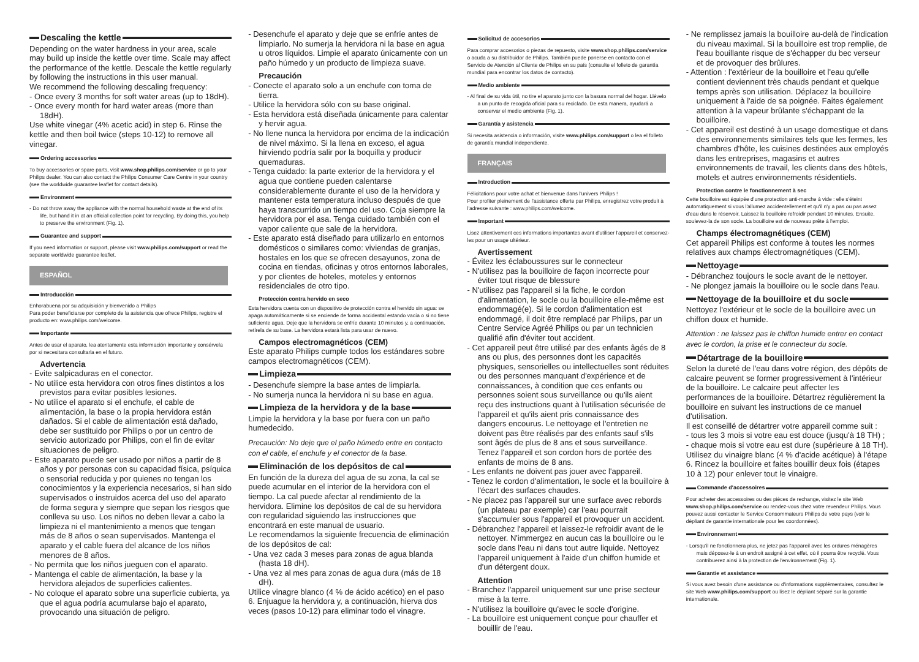Descaling the kettle
Depending on the water hardness in your area, scale may build up inside the kettle over time. Scale may affect the performance of the kettle. Descale the kettle regularly by following the instructions in this user manual.
We recommend the following descaling frequency:
- Once every 3 months for soft water areas (up to 18dH).
- Once every month for hard water areas (more than 18dH).
Use white vinegar (4% acetic acid) in step 6. Rinse the kettle and then boil twice (steps 10-12) to remove all vinegar.
Ordering accessories
To buy accessories or spare parts, visit www.shop.philips.com/service or go to your Philips dealer. You can also contact the Philips Consumer Care Centre in your country (see the worldwide guarantee leaflet for contact details).
Environment
- Do not throw away the appliance with the normal household waste at the end of its life, but hand it in at an official collection point for recycling. By doing this, you help to preserve the environment (Fig. 1).
Guarantee and support
If you need information or support, please visit www.philips.com/support or read the separate worldwide guarantee leaflet.
ESPAÑOL
Introducción
Enhorabuena por su adquisición y bienvenido a Philips
Para poder beneficiarse por completo de la asistencia que ofrece Philips, registre el producto en: www.philips.com/welcome.
Importante
Antes de usar el aparato, lea atentamente esta información importante y consérvela por si necesitara consultarla en el futuro.
Advertencia
- Evite salpicaduras en el conector.
- No utilice esta hervidora con otros fines distintos a los previstos para evitar posibles lesiones.
- No utilice el aparato si el enchufe, el cable de alimentación, la base o la propia hervidora están dañados. Si el cable de alimentación está dañado, debe ser sustituido por Philips o por un centro de servicio autorizado por Philips, con el fin de evitar situaciones de peligro.
- Este aparato puede ser usado por niños a partir de 8 años y por personas con su capacidad física, psíquica o sensorial reducida y por quienes no tengan los conocimientos y la experiencia necesarios, si han sido supervisados o instruidos acerca del uso del aparato de forma segura y siempre que sepan los riesgos que conlleva su uso. Los niños no deben llevar a cabo la limpieza ni el mantenimiento a menos que tengan más de 8 años o sean supervisados. Mantenga el aparato y el cable fuera del alcance de los niños menores de 8 años.
- No permita que los niños jueguen con el aparato.
- Mantenga el cable de alimentación, la base y la hervidora alejados de superficies calientes.
- No coloque el aparato sobre una superficie cubierta, ya que el agua podría acumularse bajo el aparato, provocando una situación de peligro.
- Desenchufe el aparato y deje que se enfríe antes de limpiarlo. No sumerja la hervidora ni la base en agua u otros líquidos. Limpie el aparato únicamente con un paño húmedo y un producto de limpieza suave.
Precaución
- Conecte el aparato solo a un enchufe con toma de tierra.
- Utilice la hervidora sólo con su base original.
- Esta hervidora está diseñada únicamente para calentar y hervir agua.
- No llene nunca la hervidora por encima de la indicación de nivel máximo. Si la llena en exceso, el agua hirviendo podría salir por la boquilla y producir quemaduras.
- Tenga cuidado: la parte exterior de la hervidora y el agua que contiene pueden calentarse considerablemente durante el uso de la hervidora y mantener esta temperatura incluso después de que haya transcurrido un tiempo del uso. Coja siempre la hervidora por el asa. Tenga cuidado también con el vapor caliente que sale de la hervidora.
- Este aparato está diseñado para utilizarlo en entornos domésticos o similares como: viviendas de granjas, hostales en los que se ofrecen desayunos, zona de cocina en tiendas, oficinas y otros entornos laborales, y por clientes de hoteles, moteles y entornos residenciales de otro tipo.
Protección contra hervido en seco
Esta hervidora cuenta con un dispositivo de protección contra el hervido sin agua: se apaga automáticamente si se enciende de forma accidental estando vacía o si no tiene suficiente agua. Deje que la hervidora se enfríe durante 10 minutos y, a continuación, retírela de su base. La hervidora estará lista para usar de nuevo.
Campos electromagnéticos (CEM)
Este aparato Philips cumple todos los estándares sobre campos electromagnéticos (CEM).
Limpieza
- Desenchufe siempre la base antes de limpiarla.
- No sumerja nunca la hervidora ni su base en agua.
Limpieza de la hervidora y de la base
Limpie la hervidora y la base por fuera con un paño humedecido.
Precaución: No deje que el paño húmedo entre en contacto con el cable, el enchufe y el conector de la base.
Eliminación de los depósitos de cal
En función de la dureza del agua de su zona, la cal se puede acumular en el interior de la hervidora con el tiempo. La cal puede afectar al rendimiento de la hervidora. Elimine los depósitos de cal de su hervidora con regularidad siguiendo las instrucciones que encontrará en este manual de usuario.
Le recomendamos la siguiente frecuencia de eliminación de los depósitos de cal:
- Una vez cada 3 meses para zonas de agua blanda (hasta 18 dH).
- Una vez al mes para zonas de agua dura (más de 18 dH).
Utilice vinagre blanco (4 % de ácido acético) en el paso 6. Enjuague la hervidora y, a continuación, hierva dos veces (pasos 10-12) para eliminar todo el vinagre.
Solicitud de accesorios
Para comprar accesorios o piezas de repuesto, visite www.shop.philips.com/service o acuda a su distribuidor de Philips. También puede ponerse en contacto con el Servicio de Atención al Cliente de Philips en su país (consulte el folleto de garantía mundial para encontrar los datos de contacto).
Medio ambiente
- Al final de su vida útil, no tire el aparato junto con la basura normal del hogar. Llévelo a un punto de recogida oficial para su reciclado. De esta manera, ayudará a conservar el medio ambiente (Fig. 1).
Garantía y asistencia
Si necesita asistencia o información, visite www.philips.com/support o lea el folleto de garantía mundial independiente.
FRANÇAIS
Introduction
Félicitations pour votre achat et bienvenue dans l'univers Philips !
Pour profiter pleinement de l'assistance offerte par Philips, enregistrez votre produit à l'adresse suivante : www.philips.com/welcome.
Important
Lisez attentivement ces informations importantes avant d'utiliser l'appareil et conservez-les pour un usage ultérieur.
Avertissement
- Évitez les éclaboussures sur le connecteur
- N'utilisez pas la bouilloire de façon incorrecte pour éviter tout risque de blessure
- N'utilisez pas l'appareil si la fiche, le cordon d'alimentation, le socle ou la bouilloire elle-même est endommagé(e). Si le cordon d'alimentation est endommagé, il doit être remplacé par Philips, par un Centre Service Agréé Philips ou par un technicien qualifié afin d'éviter tout accident.
- Cet appareil peut être utilisé par des enfants âgés de 8 ans ou plus, des personnes dont les capacités physiques, sensorielles ou intellectuelles sont réduites ou des personnes manquant d'expérience et de connaissances, à condition que ces enfants ou personnes soient sous surveillance ou qu'ils aient reçu des instructions quant à l'utilisation sécurisée de l'appareil et qu'ils aient pris connaissance des dangers encourus. Le nettoyage et l'entretien ne doivent pas être réalisés par des enfants sauf s'ils sont âgés de plus de 8 ans et sous surveillance. Tenez l'appareil et son cordon hors de portée des enfants de moins de 8 ans.
- Les enfants ne doivent pas jouer avec l'appareil.
- Tenez le cordon d'alimentation, le socle et la bouilloire à l'écart des surfaces chaudes.
- Ne placez pas l'appareil sur une surface avec rebords (un plateau par exemple) car l'eau pourrait s'accumuler sous l'appareil et provoquer un accident.
- Débranchez l'appareil et laissez-le refroidir avant de le nettoyer. N'immergez en aucun cas la bouilloire ou le socle dans l'eau ni dans tout autre liquide. Nettoyez l'appareil uniquement à l'aide d'un chiffon humide et d'un détergent doux.
Attention
- Branchez l'appareil uniquement sur une prise secteur mise à la terre.
- N'utilisez la bouilloire qu'avec le socle d'origine.
- La bouilloire est uniquement conçue pour chauffer et bouillir de l'eau.
- Ne remplissez jamais la bouilloire au-delà de l'indication du niveau maximal. Si la bouilloire est trop remplie, de l'eau bouillante risque de s'échapper du bec verseur et de provoquer des brûlures.
- Attention : l'extérieur de la bouilloire et l'eau qu'elle contient deviennent très chauds pendant et quelque temps après son utilisation. Déplacez la bouilloire uniquement à l'aide de sa poignée. Faites également attention à la vapeur brûlante s'échappant de la bouilloire.
- Cet appareil est destiné à un usage domestique et dans des environnements similaires tels que les fermes, les chambres d'hôte, les cuisines destinées aux employés dans les entreprises, magasins et autres environnements de travail, les clients dans des hôtels, motels et autres environnements résidentiels.
Protection contre le fonctionnement à sec
Cette bouilloire est équipée d'une protection anti-marche à vide : elle s'éteint automatiquement si vous l'allumez accidentellement et qu'il n'y a pas ou pas assez d'eau dans le réservoir. Laissez la bouilloire refroidir pendant 10 minutes. Ensuite, soulevez-la de son socle. La bouilloire est de nouveau prête à l'emploi.
Champs électromagnétiques (CEM)
Cet appareil Philips est conforme à toutes les normes relatives aux champs électromagnétiques (CEM).
Nettoyage
- Débranchez toujours le socle avant de le nettoyer.
- Ne plongez jamais la bouilloire ou le socle dans l'eau.
Nettoyage de la bouilloire et du socle
Nettoyez l'extérieur et le socle de la bouilloire avec un chiffon doux et humide.
Attention : ne laissez pas le chiffon humide entrer en contact avec le cordon, la prise et le connecteur du socle.
Détartrage de la bouilloire
Selon la dureté de l'eau dans votre région, des dépôts de calcaire peuvent se former progressivement à l'intérieur de la bouilloire. Le calcaire peut affecter les performances de la bouilloire. Détartrez régulièrement la bouilloire en suivant les instructions de ce manuel d'utilisation.
Il est conseillé de détartrer votre appareil comme suit :
- tous les 3 mois si votre eau est douce (jusqu'à 18 TH) ;
- chaque mois si votre eau est dure (supérieure à 18 TH).
Utilisez du vinaigre blanc (4 % d'acide acétique) à l'étape 6. Rincez la bouilloire et faites bouillir deux fois (étapes 10 à 12) pour enlever tout le vinaigre.
Commande d'accessoires
Pour acheter des accessoires ou des pièces de rechange, visitez le site Web www.shop.philips.com/service ou rendez-vous chez votre revendeur Philips. Vous pouvez aussi contacter le Service Consommateurs Philips de votre pays (voir le dépliant de garantie internationale pour les coordonnées).
Environnement
- Lorsqu'il ne fonctionnera plus, ne jetez pas l'appareil avec les ordures ménagères mais déposez-le à un endroit assigné à cet effet, où il pourra être recyclé. Vous contribuerez ainsi à la protection de l'environnement (Fig. 1).
Garantie et assistance
Si vous avez besoin d'une assistance ou d'informations supplémentaires, consultez le site Web www.philips.com/support ou lisez le dépliant séparé sur la garantie internationale.